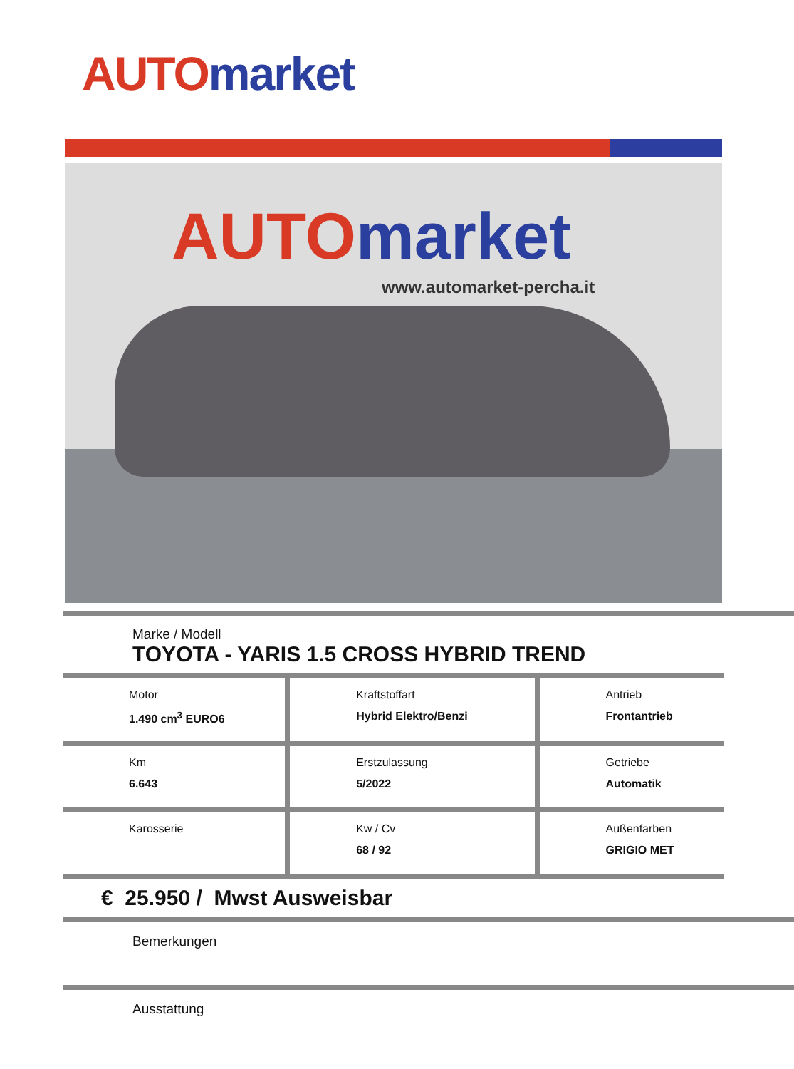AUTO market
AUTO market
www.automarket-percha.it
Marke / Modell
TOYOTA - YARIS 1.5 CROSS HYBRID TREND
| Motor 1.490 cm<sup>3</sup> EURO6 | Kraftstoffart Hybrid Elektro/Benzi | Antrieb Frontantrieb |
| Km 6.643 | Erstzulassung 5/2022 | Getriebe Automatik |
| Karosserie | Kw / Cv 68 / 92 | Außenfarben GRIGIO MET |
€ 25.950 / Mwst Ausweisbar
Bemerkungen
Ausstattung